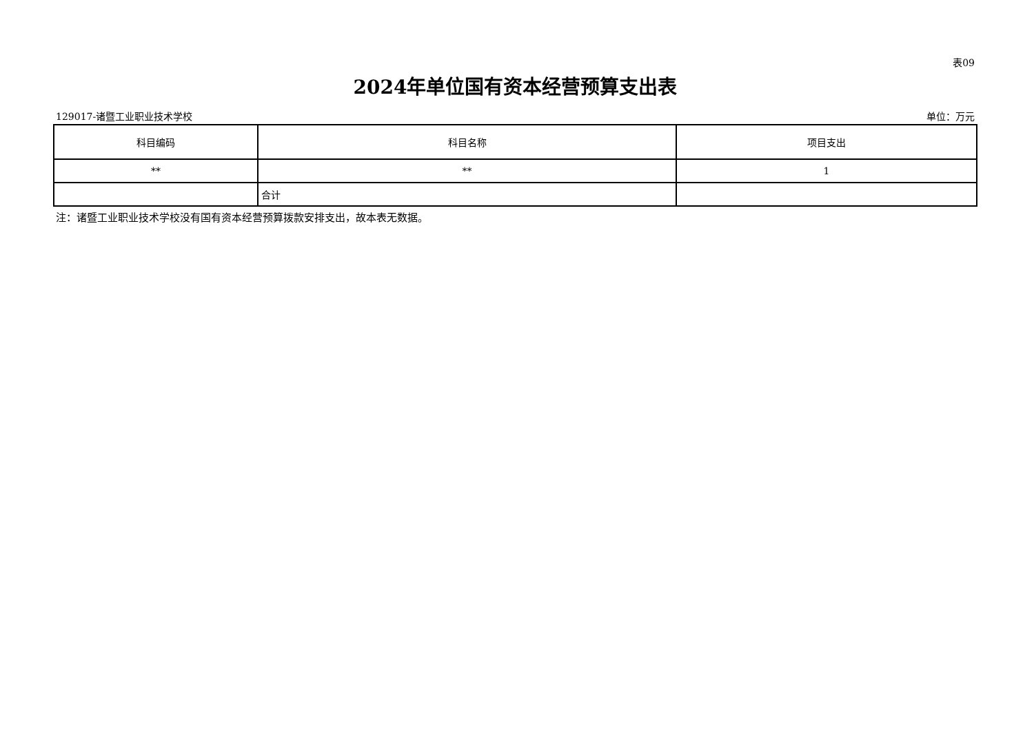表09
2024年单位国有资本经营预算支出表
129017-诸暨工业职业技术学校 单位：万元
| 科目编码 | 科目名称 | 项目支出 |
| --- | --- | --- |
| ** | ** | 1 |
| | 合计 | |
注：诸暨工业职业技术学校没有国有资本经营预算拨款安排支出，故本表无数据。